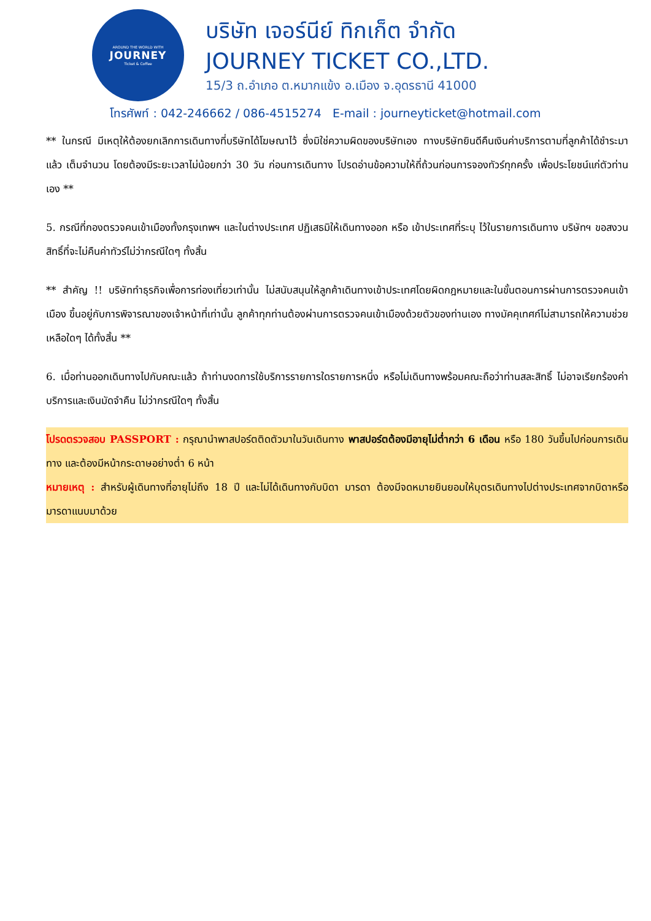AROUND THE WORLD WITH
JOURNEY
Ticket & Coffee
บริษัท เจอร์นีย์ ทิกเก็ต จำกัด
JOURNEY TICKET CO.,LTD.
15/3 ถ.อำเภอ ต.หมากแข้ง อ.เมือง จ.อุดรธานี 41000
โทรศัพท์ : 042-246662 / 086-4515274 E-mail : journeyticket@hotmail.com
** ในกรณี มีเหตุให้ต้องยกเลิกการเดินทางที่บริษัทได้โฆษณาไว้ ซึ่งมิใช่ความผิดของบริษัทเอง ทางบริษัทยินดีคืนเงินค่าบริการตามที่ลูกค้าได้ชำระมาแล้ว เต็มจำนวน โดยต้องมีระยะเวลาไม่น้อยกว่า 30 วัน ก่อนการเดินทาง โปรดอ่านข้อความให้ถี่ถ้วนก่อนการจองทัวร์ทุกครั้ง เพื่อประโยชน์แก่ตัวท่านเอง **
5. กรณีที่กองตรวจคนเข้าเมืองทั้งกรุงเทพฯ และในต่างประเทศ ปฏิเสธมิให้เดินทางออก หรือ เข้าประเทศที่ระบุ ไว้ในรายการเดินทาง บริษัทฯ ขอสงวนสิทธิ์ที่จะไม่คืนค่าทัวร์ไม่ว่ากรณีใดๆ ทั้งสิ้น
** สำคัญ !! บริษัททำธุรกิจเพื่อการท่องเที่ยวเท่านั้น ไม่สนับสนุนให้ลูกค้าเดินทางเข้าประเทศโดยผิดกฎหมายและในขั้นตอนการผ่านการตรวจคนเข้าเมือง ขึ้นอยู่กับการพิจารณาของเจ้าหน้าที่เท่านั้น ลูกค้าทุกท่านต้องผ่านการตรวจคนเข้าเมืองด้วยตัวของท่านเอง ทางมัคคุเทศก์ไม่สามารถให้ความช่วยเหลือใดๆ ได้ทั้งสิ้น **
6. เมื่อท่านออกเดินทางไปกับคณะแล้ว ถ้าท่านงดการใช้บริการรายการใดรายการหนึ่ง หรือไม่เดินทางพร้อมคณะถือว่าท่านสละสิทธิ์ ไม่อาจเรียกร้องค่าบริการและเงินมัดจำคืน ไม่ว่ากรณีใดๆ ทั้งสิ้น
โปรดตรวจสอบ PASSPORT : กรุณานำพาสปอร์ตติดตัวมาในวันเดินทาง พาสปอร์ตต้องมีอายุไม่ต่ำกว่า 6 เดือน หรือ 180 วันขึ้นไปก่อนการเดินทาง และต้องมีหน้ากระดาษอย่างต่ำ 6 หน้า
หมายเหตุ : สำหรับผู้เดินทางที่อายุไม่ถึง 18 ปี และไม่ได้เดินทางกับบิดา มารดา ต้องมีจดหมายยินยอมให้บุตรเดินทางไปต่างประเทศจากบิดาหรือมารดาแนบมาด้วย